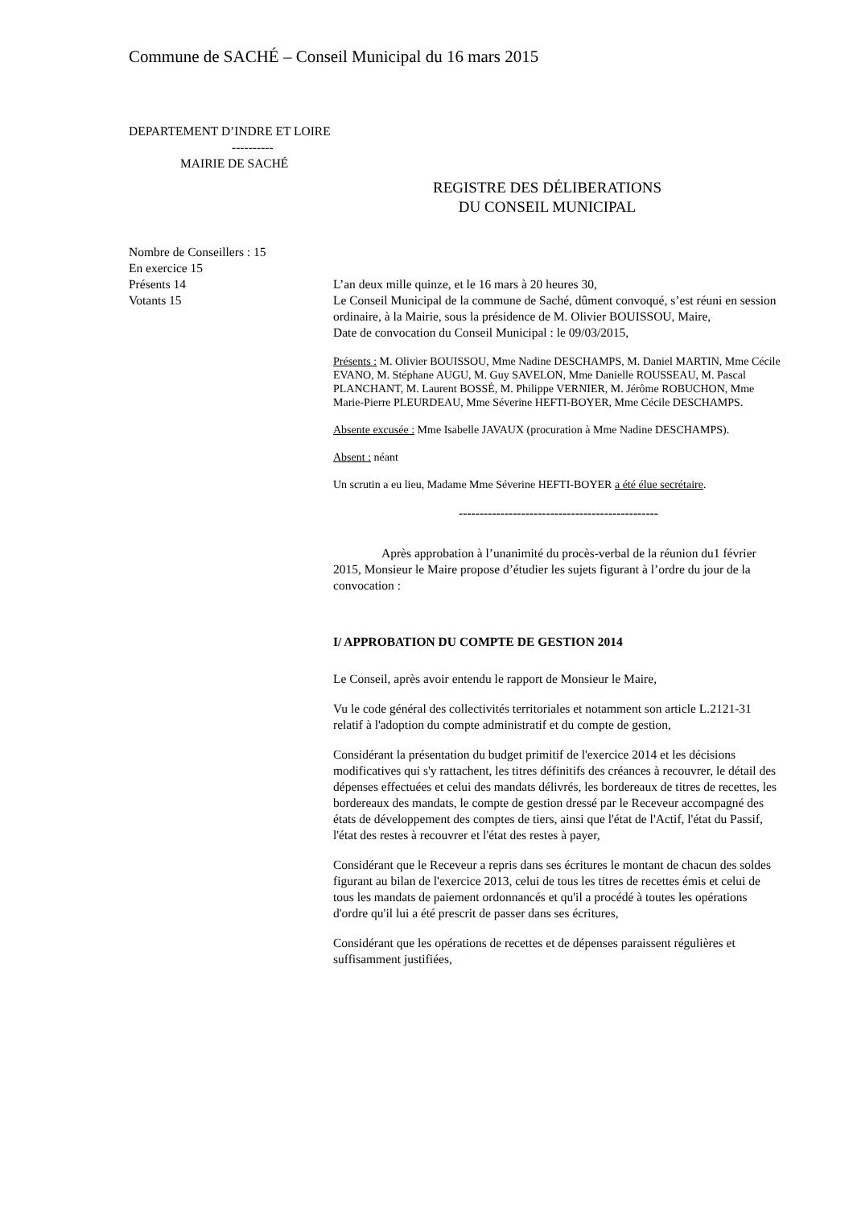Commune de SACHÉ – Conseil Municipal du 16 mars 2015
DEPARTEMENT D’INDRE ET LOIRE
----------
MAIRIE DE SACHÉ
REGISTRE DES DÉLIBERATIONS
DU CONSEIL MUNICIPAL
Nombre de Conseillers : 15
En exercice 15
Présents 14
Votants 15
L’an deux mille quinze, et le 16 mars à 20 heures 30,
Le Conseil Municipal de la commune de Saché, dûment convoqué, s’est réuni en session ordinaire, à la Mairie, sous la présidence de M. Olivier BOUISSOU, Maire,
Date de convocation du Conseil Municipal : le 09/03/2015,
Présents : M. Olivier BOUISSOU, Mme Nadine DESCHAMPS, M. Daniel MARTIN, Mme Cécile EVANO, M. Stéphane AUGU, M. Guy SAVELON, Mme Danielle ROUSSEAU, M. Pascal PLANCHANT, M. Laurent BOSSÉ, M. Philippe VERNIER, M. Jérôme ROBUCHON, Mme Marie-Pierre PLEURDEAU, Mme Séverine HEFTI-BOYER, Mme Cécile DESCHAMPS.
Absente excusée : Mme Isabelle JAVAUX (procuration à Mme Nadine DESCHAMPS).
Absent : néant
Un scrutin a eu lieu, Madame Mme Séverine HEFTI-BOYER a été élue secrétaire.
------------------------------------------------
Après approbation à l’unanimité du procès-verbal de la réunion du1 février 2015, Monsieur le Maire propose d’étudier les sujets figurant à l’ordre du jour de la convocation :
I/ APPROBATION DU COMPTE DE GESTION 2014
Le Conseil, après avoir entendu le rapport de Monsieur le Maire,
Vu le code général des collectivités territoriales et notamment son article L.2121-31 relatif à l'adoption du compte administratif et du compte de gestion,
Considérant la présentation du budget primitif de l'exercice 2014 et les décisions modificatives qui s'y rattachent, les titres définitifs des créances à recouvrer, le détail des dépenses effectuées et celui des mandats délivrés, les bordereaux de titres de recettes, les bordereaux des mandats, le compte de gestion dressé par le Receveur accompagné des états de développement des comptes de tiers, ainsi que l'état de l'Actif, l'état du Passif, l'état des restes à recouvrer et l'état des restes à payer,
Considérant que le Receveur a repris dans ses écritures le montant de chacun des soldes figurant au bilan de l'exercice 2013, celui de tous les titres de recettes émis et celui de tous les mandats de paiement ordonnancés et qu'il a procédé à toutes les opérations d'ordre qu'il lui a été prescrit de passer dans ses écritures,
Considérant que les opérations de recettes et de dépenses paraissent régulières et suffisamment justifiées,